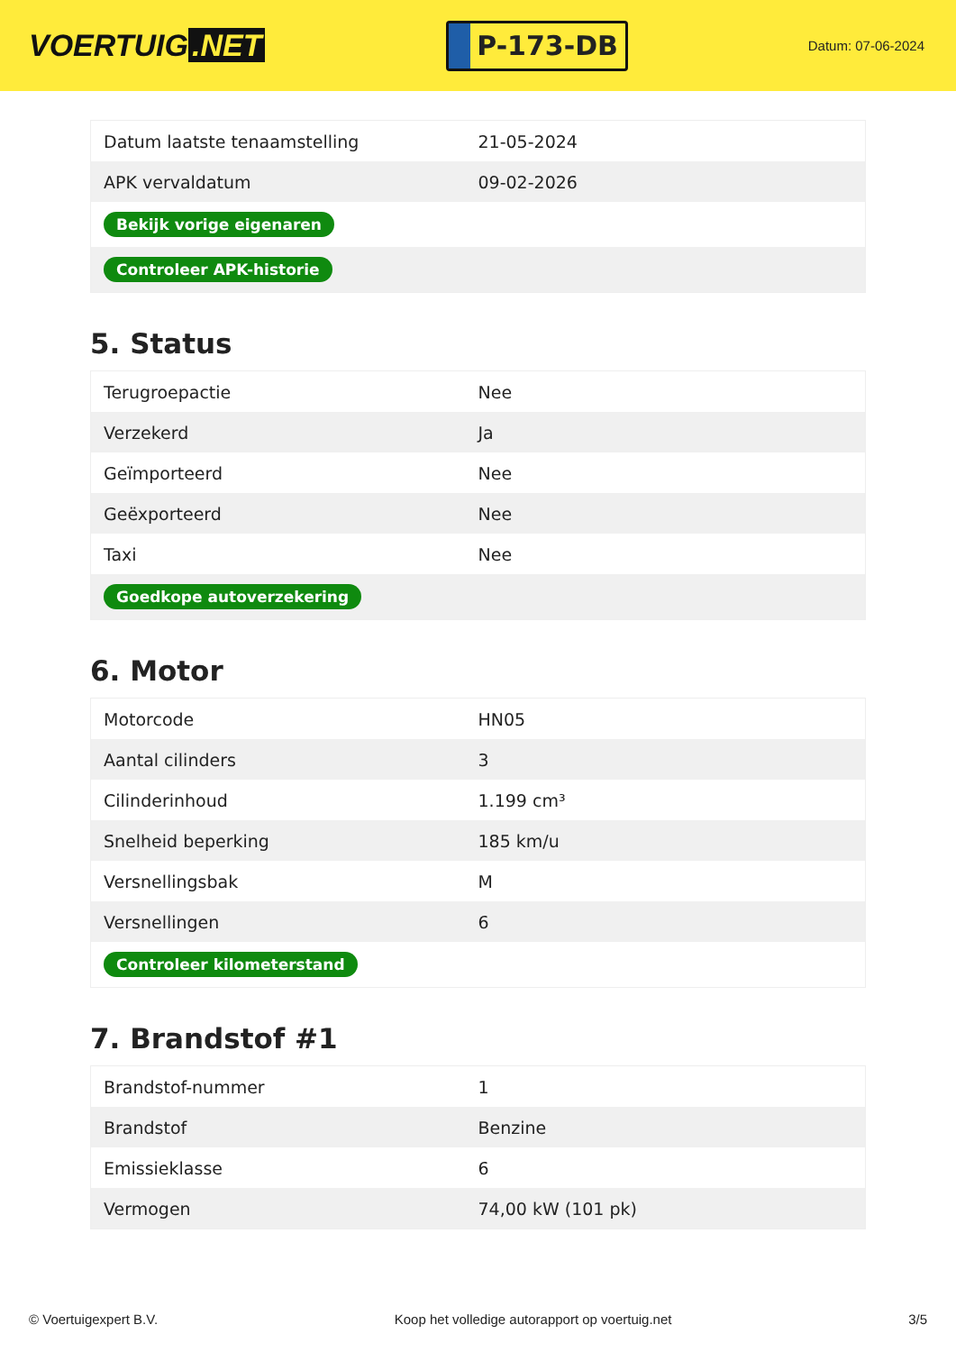VOERTUIG.NET
P-173-DB
Datum: 07-06-2024
| Datum laatste tenaamstelling | 21-05-2024 |
| APK vervaldatum | 09-02-2026 |
| Bekijk vorige eigenaren | |
| Controleer APK-historie | |
5. Status
| Terugroepactie | Nee |
| Verzekerd | Ja |
| Geïmporteerd | Nee |
| Geëxporteerd | Nee |
| Taxi | Nee |
| Goedkope autoverzekering | |
6. Motor
| Motorcode | HN05 |
| Aantal cilinders | 3 |
| Cilinderinhoud | 1.199 cm³ |
| Snelheid beperking | 185 km/u |
| Versnellingsbak | M |
| Versnellingen | 6 |
| Controleer kilometerstand | |
7. Brandstof #1
| Brandstof-nummer | 1 |
| Brandstof | Benzine |
| Emissieklasse | 6 |
| Vermogen | 74,00 kW (101 pk) |
© Voertuigexpert B.V. Koop het volledige autorapport op voertuig.net 3/5